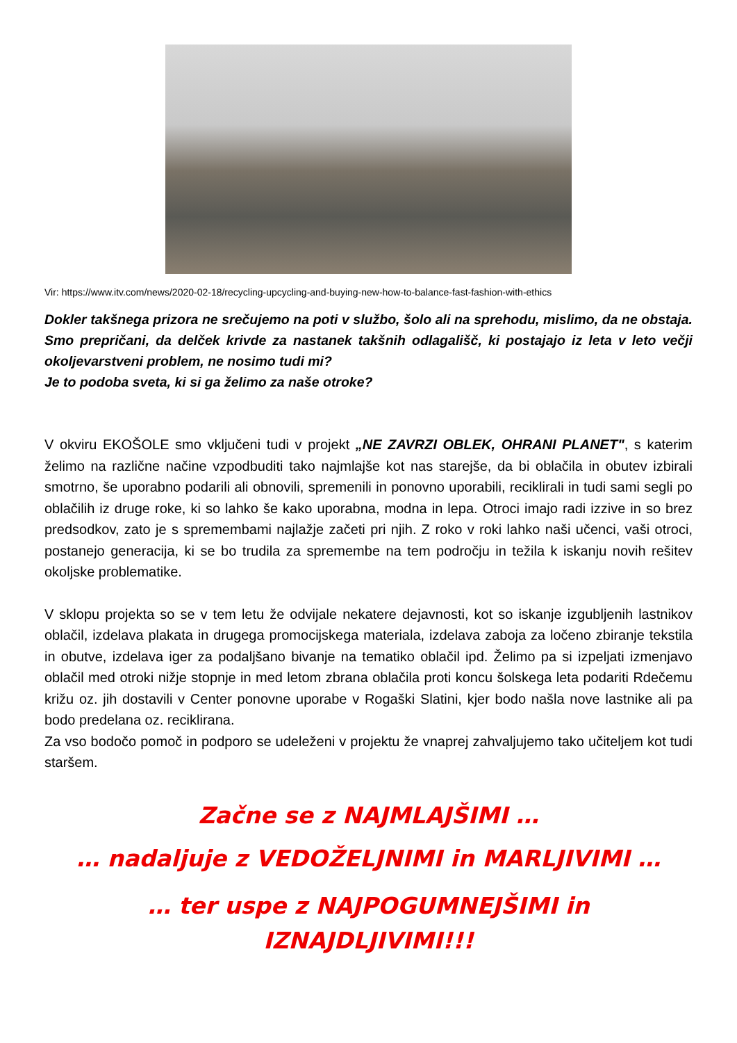Vir: https://www.itv.com/news/2020-02-18/recycling-upcycling-and-buying-new-how-to-balance-fast-fashion-with-ethics
Dokler takšnega prizora ne srečujemo na poti v službo, šolo ali na sprehodu, mislimo, da ne obstaja. Smo prepričani, da delček krivde za nastanek takšnih odlagališč, ki postajajo iz leta v leto večji okoljevarstveni problem, ne nosimo tudi mi?
Je to podoba sveta, ki si ga želimo za naše otroke?
V okviru EKOŠOLE smo vključeni tudi v projekt „NE ZAVRZI OBLEK, OHRANI PLANET", s katerim želimo na različne načine vzpodbuditi tako najmlajše kot nas starejše, da bi oblačila in obutev izbirali smotrno, še uporabno podarili ali obnovili, spremenili in ponovno uporabili, reciklirali in tudi sami segli po oblačilih iz druge roke, ki so lahko še kako uporabna, modna in lepa. Otroci imajo radi izzive in so brez predsodkov, zato je s spremembami najlažje začeti pri njih. Z roko v roki lahko naši učenci, vaši otroci, postanejo generacija, ki se bo trudila za spremembe na tem področju in težila k iskanju novih rešitev okoljske problematike.
V sklopu projekta so se v tem letu že odvijale nekatere dejavnosti, kot so iskanje izgubljenih lastnikov oblačil, izdelava plakata in drugega promocijskega materiala, izdelava zaboja za ločeno zbiranje tekstila in obutve, izdelava iger za podaljšano bivanje na tematiko oblačil ipd. Želimo pa si izpeljati izmenjavo oblačil med otroki nižje stopnje in med letom zbrana oblačila proti koncu šolskega leta podariti Rdečemu križu oz. jih dostavili v Center ponovne uporabe v Rogaški Slatini, kjer bodo našla nove lastnike ali pa bodo predelana oz. reciklirana.
Za vso bodočo pomoč in podporo se udeleženi v projektu že vnaprej zahvaljujemo tako učiteljem kot tudi staršem.
Začne se z NAJMLAJŠIMI …
… nadaljuje z VEDOŽELJNIMI in MARLJIVIMI …
… ter uspe z NAJPOGUMNEJŠIMI in
IZNAJDLJIVIMI!!!